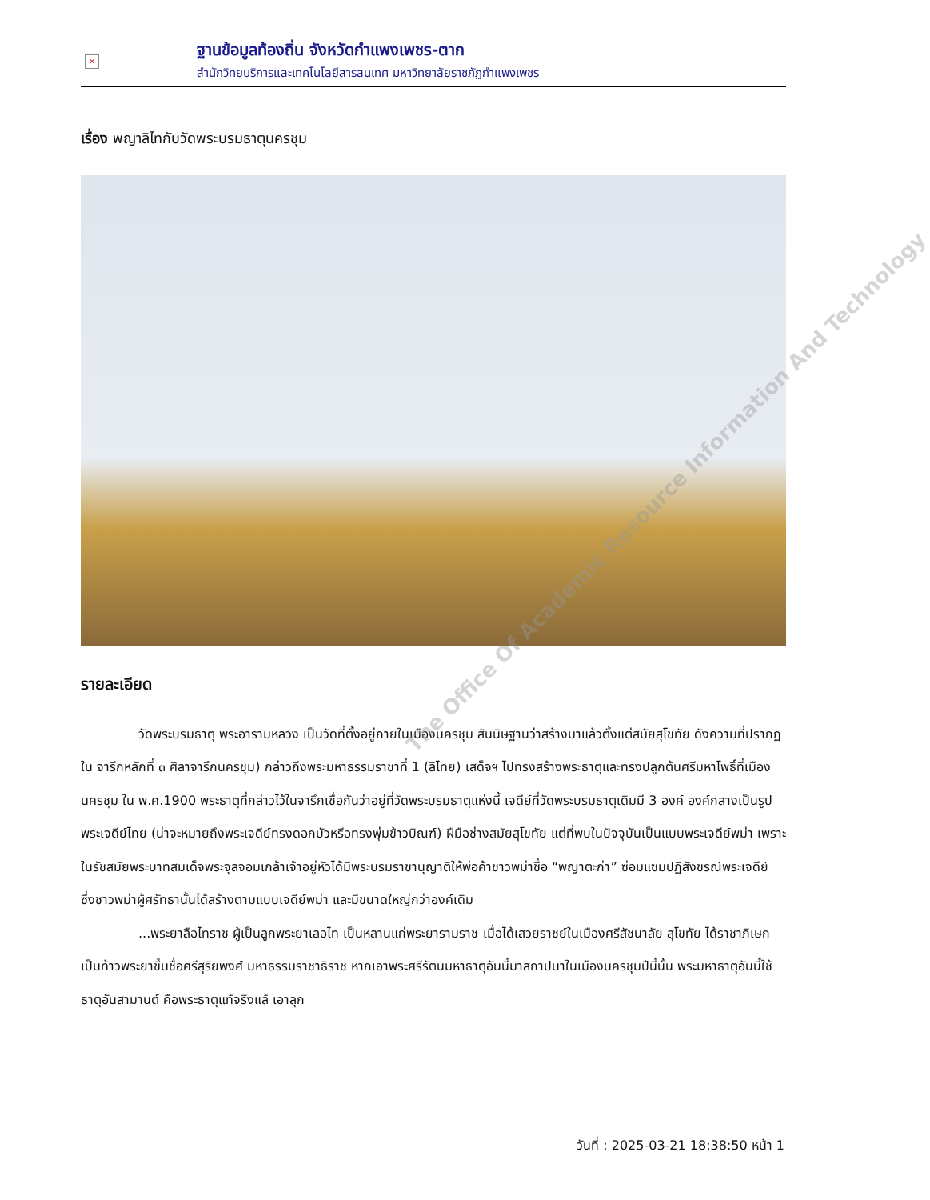×
ฐานข้อมูลท้องถิ่น จังหวัดกำแพงเพชร-ตาก
สำนักวิทยบริการและเทคโนโลยีสารสนเทศ มหาวิทยาลัยราชภัฏกำแพงเพชร
เรื่อง พญาลิไทกับวัดพระบรมธาตุนครชุม
รายละเอียด
วัดพระบรมธาตุ พระอารามหลวง เป็นวัดที่ตั้งอยู่ภายในเมืองนครชุม สันนิษฐานว่าสร้างมาแล้วตั้งแต่สมัยสุโขทัย ดังความที่ปรากฏใน จารึกหลักที่ ๓ ศิลาจารึกนครชุม) กล่าวถึงพระมหาธรรมราชาที่ 1 (ลิไทย) เสด็จฯ ไปทรงสร้างพระธาตุและทรงปลูกต้นศรีมหาโพธิ์ที่เมืองนครชุม ใน พ.ศ.1900 พระธาตุที่กล่าวไว้ในจารึกเชื่อกันว่าอยู่ที่วัดพระบรมธาตุแห่งนี้ เจดีย์ที่วัดพระบรมธาตุเดิมมี 3 องค์ องค์กลางเป็นรูปพระเจดีย์ไทย (น่าจะหมายถึงพระเจดีย์ทรงดอกบัวหรือทรงพุ่มข้าวบิณฑ์) ฝีมือช่างสมัยสุโขทัย แต่ที่พบในปัจจุบันเป็นแบบพระเจดีย์พม่า เพราะในรัชสมัยพระบาทสมเด็จพระจุลจอมเกล้าเจ้าอยู่หัวได้มีพระบรมราชานุญาติให้พ่อค้าชาวพม่าชื่อ “พญาตะก่า” ซ่อมแซมปฏิสังขรณ์พระเจดีย์ ซึ่งชาวพม่าผู้ศรัทธานั้นได้สร้างตามแบบเจดีย์พม่า และมีขนาดใหญ่กว่าองค์เดิม
...พระยาลือไทราช ผู้เป็นลูกพระยาเลอไท เป็นหลานแก่พระยารามราช เมื่อได้เสวยราชย์ในเมืองศรีสัชนาลัย สุโขทัย ได้ราชาภิเษกเป็นท้าวพระยาขึ้นชื่อศรีสุริยพงศ์ มหาธรรมราชาธิราช หากเอาพระศรีรัตนมหาธาตุอันนี้มาสถาปนาในเมืองนครชุมปีนี้นั้น พระมหาธาตุอันนี้ใช้ธาตุอันสามานต์ คือพระธาตุแท้จริงแล้ เอาลุก
The Office Of Academic Resource Information And Technology
วันที่ : 2025-03-21 18:38:50 หน้า 1